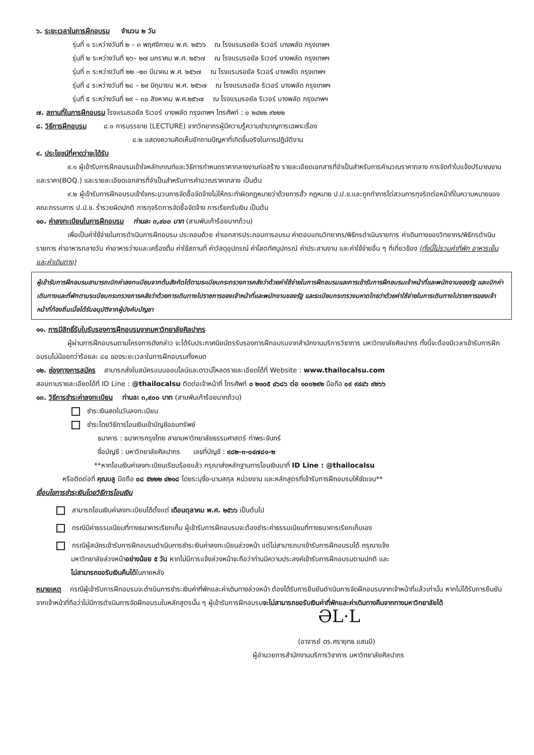๖. ระยะเวลาในการฝึกอบรม จำนวน ๒ วัน
รุ่นที่ ๑ ระหว่างวันที่ ๒ – ๓ พฤศจิกายน พ.ศ. ๒๕๖๖ ณ โรงแรมรอยัล ริเวอร์ บางพลัด กรุงเทพฯ
รุ่นที่ ๒ ระหว่างวันที่ ๒๖– ๒๗ มกราคม พ.ศ. ๒๕๖๗ ณ โรงแรมรอยัล ริเวอร์ บางพลัด กรุงเทพฯ
รุ่นที่ ๓ ระหว่างวันที่ ๒๒ –๒๓ มีนาคม พ.ศ. ๒๕๖๗ ณ โรงแรมรอยัล ริเวอร์ บางพลัด กรุงเทพฯ
รุ่นที่ ๔ ระหว่างวันที่ ๒๘ – ๒๙ มิถุนายน พ.ศ. ๒๕๖๗ ณ โรงแรมรอยัล ริเวอร์ บางพลัด กรุงเทพฯ
รุ่นที่ ๕ ระหว่างวันที่ ๒๙ – ๓๐ สิงหาคม พ.ศ.๒๕๖๗ ณ โรงแรมรอยัล ริเวอร์ บางพลัด กรุงเทพฯ
๗. สถานที่ในการฝึกอบรม โรงแรมรอยัล ริเวอร์ บางพลัด กรุงเทพฯ โทรศัพท์ : ๐ ๒๔๒๒ ๙๒๒๒
๘. วิธีการฝึกอบรม ๘.๑ การบรรยาย (LECTURE) จากวิทยากรผู้มีความรู้ความชำนาญการเฉพาะเรื่อง
๘.๒ แสดงความคิดเห็นซักถามปัญหาที่เกิดขึ้นจริงในการปฏิบัติงาน
๙. ประโยชน์ที่คาดว่าจะได้รับ
๙.๑ ผู้เข้ารับการฝึกอบรมเข้าใจหลักเกณฑ์และวิธีการกำหนดราคากลางงานก่อสร้าง รายละเอียดเอกสารที่จำเป็นสำหรับการคำนวณราคากลาง การจัดทำใบแจ้งปริมาณงานและราคา(BOQ.) และรายละเอียดเอกสารที่จำเป็นสำหรับการคำนวณราคากลาง เป็นต้น
๙.๒ ผู้เข้ารับการฝึกอบรมเข้าใจกระบวนการจัดซื้อจัดจ้างไม่ให้กระทำผิดกฎหมายว่าด้วยการฮั้ว กฎหมาย ป.ป.ช.และถูกทำการไต่สวนการทุจริตต่อหน้าที่ในความหมายของคณะกรรมการ ป.ป.ช. ร่ำรวยผิดปกติ การทุจริตการจัดซื้อจัดจ้าง การเรียกรับเงิน เป็นต้น
๑๐. ค่าลงทะเบียนในการฝึกอบรม ท่านละ ๓,๙๐๐ บาท (สามพันเก้าร้อยบาทถ้วน)
เพื่อเป็นค่าใช้จ่ายในการดำเนินการฝึกอบรม ประกอบด้วย ค่าเอกสารประกอบการอบรม ค่าตอบแทนวิทยากร/พิธีกรดำเนินรายการ ค่าเดินทางของวิทยากร/พิธีกรดำเนินรายการ ค่าอาหารกลางวัน ค่าอาหารว่างและเครื่องดื่ม ค่าใช้สถานที่ ค่าวัสดุอุปกรณ์ ค่าโสตทัศนูปกรณ์ ค่าประสานงาน และค่าใช้จ่ายอื่น ๆ ที่เกี่ยวข้อง (ทั้งนี้ไม่รวมค่าที่พัก อาหารเย็นและค่าเดินทาง)
ผู้เข้ารับการฝึกอบรมสามารถเบิกค่าลงทะเบียนจากต้นสังกัดได้ตามระเบียบกระทรวงการคลังว่าด้วยค่าใช้จ่ายในการฝึกอบรมและการเข้ารับการฝึกอบรมเจ้าหน้าที่และพนักงานของรัฐ และเบิกค่าเดินทางและที่พักตามระเบียบกระทรวงการคลังว่าด้วยการเดินทางไปราชการของเจ้าหน้าที่และพนักงานของรัฐ และระเบียบกระทรวงมหาดไทยว่าด้วยค่าใช้จ่ายในการเดินทางไปราชการของเจ้าหน้าที่ท้องถิ่นเมื่อได้รับอนุมัติจากผู้บังคับบัญชา
๑๑. การมีสิทธิ์รับใบรับรองการฝึกอบรมจากมหาวิทยาลัยศิลปากร
ผู้ผ่านการฝึกอบรมตามโครงการดังกล่าว จะได้รับประกาศนียบัตรรับรองการฝึกอบรมจากสำนักงานบริการวิชาการ มหาวิทยาลัยศิลปากร ทั้งนี้จะต้องมีเวลาเข้ารับการฝึกอบรมไม่น้อยกว่าร้อยละ ๘๐ ของระยะเวลาในการฝึกอบรมทั้งหมด
๑๒. ช่องทางการสมัคร สามารถส่งใบสมัครแบบออนไลน์และดาวน์โหลดรายละเอียดได้ที่ Website : www.thailocalsu.com
สอบถามรายละเอียดได้ที่ ID Line : @thailocalsu ติดต่อเจ้าหน้าที่ โทรศัพท์ ๐ ๒๑๐๕ ๔๖๘๖ ต่อ ๑๐๐๒๙๒ มือถือ ๐๙ ๙๔๔๖ ๙๒๖๖
๑๓. วิธีการชำระค่าลงทะเบียน ท่านละ ๓,๙๐๐ บาท (สามพันเก้าร้อยบาทถ้วน)
ชำระเงินสดในวันลงทะเบียน
ชำระโดยวิธีการโอนเงินเข้าบัญชีออมทรัพย์
ธนาคาร : ธนาคารกรุงไทย สาขามหาวิทยาลัยธรรมศาสตร์ ท่าพระจันทร์
ชื่อบัญชี : มหาวิทยาลัยศิลปากร เลขที่บัญชี : ๙๘๒-๓-๐๔๗๘๑-๒
**หากโอนเงินค่าลงทะเบียนเรียบร้อยแล้ว กรุณาส่งหลักฐานการโอนเงินมาที่ ID Line : @thailocalsu
หรือติดต่อที่ คุณบลู มือถือ ๐๘ ๕๒๒๒ ๔๒๑๘ โดยระบุชื่อ-นามสกุล หน่วยงาน และหลักสูตรที่เข้ารับการฝึกอบรมให้ชัดเจน**
เงื่อนไขการชำระเงินโดยวิธีการโอนเงิน
สามารถโอนเงินค่าลงทะเบียนได้ตั้งแต่ เดือนตุลาคม พ.ศ. ๒๕๖๖ เป็นต้นไป
กรณีมีค่าธรรมเนียมที่ทางธนาคารเรียกเก็บ ผู้เข้ารับการฝึกอบรมจะต้องชำระค่าธรรมเนียมที่ทางธนาคารเรียกเก็บเอง
กรณีผู้สมัครเข้ารับการฝึกอบรมดำเนินการชำระเงินค่าลงทะเบียนล่วงหน้า แต่ไม่สามารถมาเข้ารับการฝึกอบรมได้ กรุณาแจ้ง
มหาวิทยาลัยล่วงหน้าอย่างน้อย ๕ วัน หากไม่มีการแจ้งล่วงหน้าจะถือว่าท่านมีความประสงค์เข้ารับการฝึกอบรมตามปกติ และ
ไม่สามารถขอรับเงินคืนได้ในภายหลัง
หมายเหตุ กรณีผู้เข้ารับการฝึกอบรมจะดำเนินการชำระเงินค่าที่พักและค่าเดินทางล่วงหน้า ต้องได้รับการยืนยันดำเนินการจัดฝึกอบรมจากเจ้าหน้าที่แล้วเท่านั้น หากไม่ได้รับการยืนยันจากเจ้าหน้าที่ถือว่าไม่มีการดำเนินการจัดฝึกอบรมในหลักสูตรนั้น ๆ ผู้เข้ารับการฝึกอบรมจะไม่สามารถขอรับเงินค่าที่พักและค่าเดินทางคืนจากทางมหาวิทยาลัยได้
ƏL·L
(อาจารย์ ดร.ศรายุทธ แสนมี)
ผู้อำนวยการสำนักงานบริการวิชาการ มหาวิทยาลัยศิลปากร